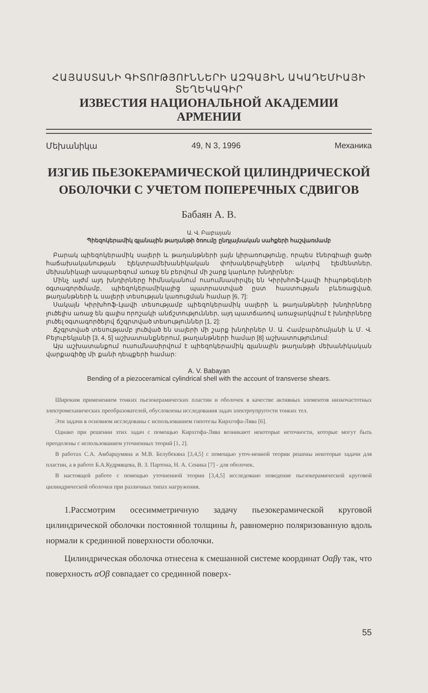ՀԱՅԱՍՏԱՆԻ ԳԻՏՈՒԹՅՈՒՆՆԵՐԻ ԱԶԳԱՅԻՆ ԱԿԱԴԵՄԻԱՅԻ ՏԵՂԵԿԱԳԻՐ
ИЗВЕСТИЯ НАЦИОНАЛЬНОЙ АКАДЕМИИ АРМЕНИИ
Մեխանիկա 49, N 3, 1996 Механика
ИЗГИБ ПЬЕЗОКЕРАМИЧЕСКОЙ ЦИЛИНДРИЧЕСКОЙ
ОБОЛОЧКИ С УЧЕТОМ ПОПЕРЕЧНЫХ СДВИГОВ
Бабаян А. В.
Ա. Վ. Բաբայան
Պիեզոկերամիկ գլանային թաղանթի ծռումը ընդլայնական սահքերի հաշվառմամբ
Բարակ պիեզոկերամիկ սալերի և թաղանթների լայն կիրառությունը, որպես էներգիայի ցածր հաճախականության էլեկտրամեխանիկական փոխակերպիչների ակտիվ էլեմենտներ, մեխանիկայի ասպարեզում առաջ են բերվում մի շարք կարևոր խնդիրներ:
Մինչ այժմ այդ խնդիրները հիմնականում ուսումնասիրվել են Կիրխհոֆ-Լյավի հիպոթեզների օգտագործմամբ, պիեզոկերամիկայից պատրաստված ըստ հաստության բևեռացված, թաղանթների և սալերի տեսության կառուցման համար [6, 7]:
Սակայն Կիրխհոֆ-Լյավի տեսությամբ պիեզոկերամիկ սալերի և թաղանթների խնդիրները լուծելիս առաջ են գալիս որոշակի անճշտություններ, այդ պատճառով առաջարկվում է խնդիրները լուծել օգտագործելով ճշգրտված տեսություններ [1, 2]:
Ճշգրտված տեսությամբ լուծված են սալերի մի շարք խնդիրներ Ս. Ա. Համբարձումյանի և Մ. Վ. Բելուբեկյանի [3, 4, 5] աշխատանքներում, թաղանթների համար [8] աշխատությունում:
Այս աշխատանքում ուսումնասիրվում է պիեզոկերամիկ գլանային թաղանթի մեխանիկական վարքագիծը մի քանի դեպքերի համար:
A. V. Babayan
Bending of a piezoceramical cylindrical shell with the account of transverse shears.
Широким применением тонких пьезокерамических пластин и оболочек в качестве активных элементов низкочастотных электромеханических преобразователей, обусловлены исследования задач электроупругости тонких тел.
Эти задачи в основном исследованы с использованием гипотезы Кирхгофа-Лява [6].
Однако при решении этих задач с помощью Кирхгофа-Лява возникают некоторые неточности, которые могут быть преодолены с использованием уточненных теорий [1, 2].
В работах С.А. Амбарцумяна и М.В. Белубекяна [3,4,5] с помощью уточ-ненной теории решены некоторые задачи для пластин, а в работе Б.А.Кудрявцева, В. З. Партона, Н. А. Сеника [7] - для оболочек.
В настоящей работе с помощью уточненной теории [3,4,5] исследовано поведение пьезокерамической круговой цилиндрической оболочки при различных типах нагружения.
1.Рассмотрим осесимметричную задачу пьезокерамической круговой цилиндрической оболочки постоянной толщины h, равномерно поляризованную вдоль нормали к срединной поверхности оболочки.
Цилиндрическая оболочка отнесена к смешанной системе координат Oαβγ так, что поверхность αOβ совпадает со срединной поверх-
55